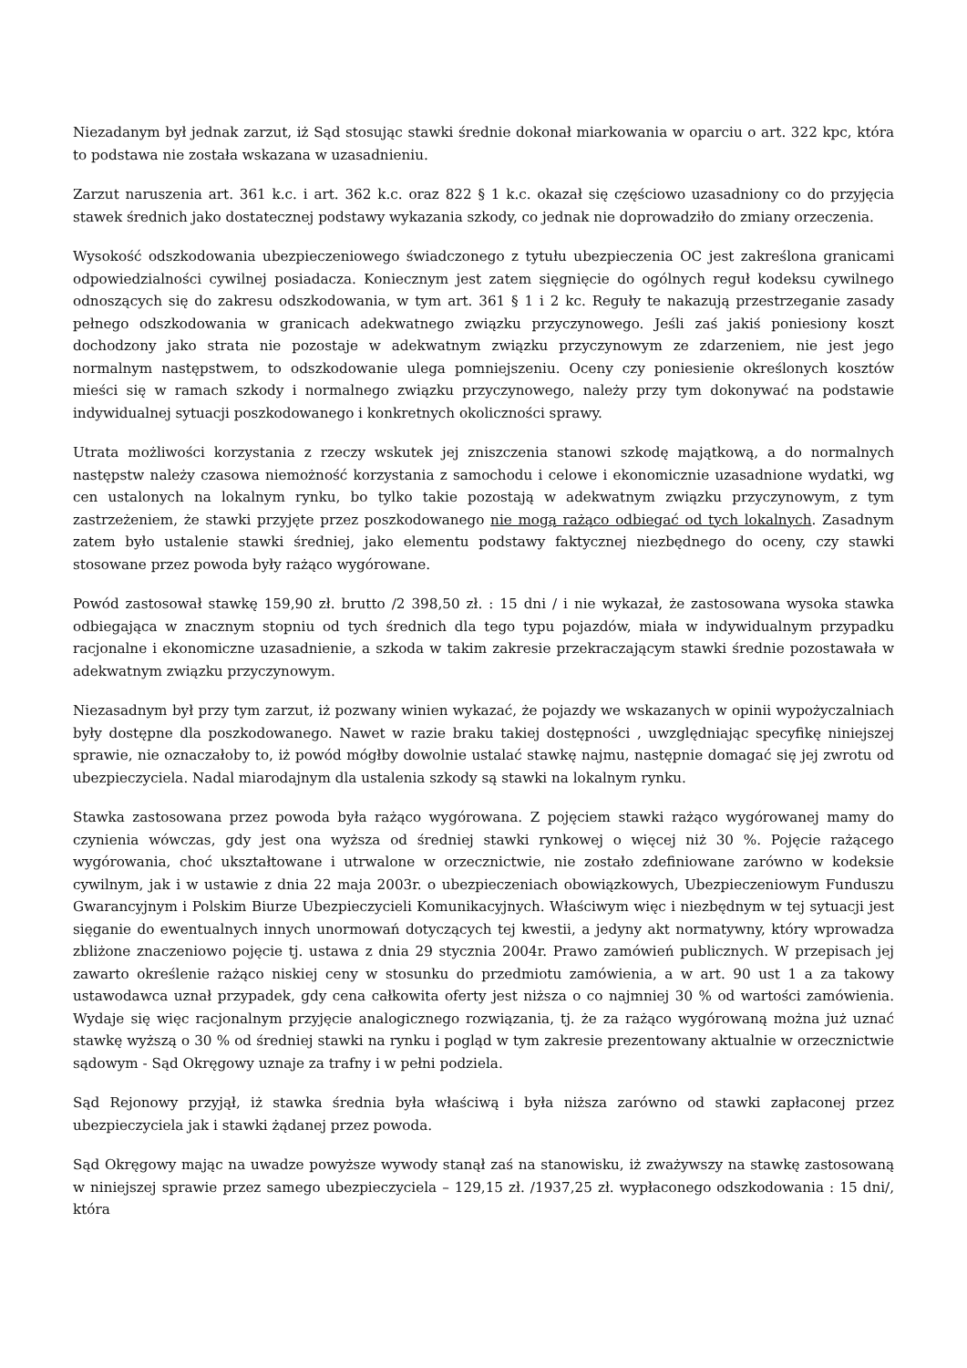Niezadanym był jednak zarzut, iż Sąd stosując stawki średnie dokonał miarkowania w oparciu o art. 322 kpc, która to podstawa nie została wskazana w uzasadnieniu.
Zarzut naruszenia art. 361 k.c. i art. 362 k.c. oraz 822 § 1 k.c. okazał się częściowo uzasadniony co do przyjęcia stawek średnich jako dostatecznej podstawy wykazania szkody, co jednak nie doprowadziło do zmiany orzeczenia.
Wysokość odszkodowania ubezpieczeniowego świadczonego z tytułu ubezpieczenia OC jest zakreślona granicami odpowiedzialności cywilnej posiadacza. Koniecznym jest zatem sięgnięcie do ogólnych reguł kodeksu cywilnego odnoszących się do zakresu odszkodowania, w tym art. 361 § 1 i 2 kc. Reguły te nakazują przestrzeganie zasady pełnego odszkodowania w granicach adekwatnego związku przyczynowego. Jeśli zaś jakiś poniesiony koszt dochodzony jako strata nie pozostaje w adekwatnym związku przyczynowym ze zdarzeniem, nie jest jego normalnym następstwem, to odszkodowanie ulega pomniejszeniu. Oceny czy poniesienie określonych kosztów mieści się w ramach szkody i normalnego związku przyczynowego, należy przy tym dokonywać na podstawie indywidualnej sytuacji poszkodowanego i konkretnych okoliczności sprawy.
Utrata możliwości korzystania z rzeczy wskutek jej zniszczenia stanowi szkodę majątkową, a do normalnych następstw należy czasowa niemożność korzystania z samochodu i celowe i ekonomicznie uzasadnione wydatki, wg cen ustalonych na lokalnym rynku, bo tylko takie pozostają w adekwatnym związku przyczynowym, z tym zastrzeżeniem, że stawki przyjęte przez poszkodowanego nie mogą rażąco odbiegać od tych lokalnych. Zasadnym zatem było ustalenie stawki średniej, jako elementu podstawy faktycznej niezbędnego do oceny, czy stawki stosowane przez powoda były rażąco wygórowane.
Powód zastosował stawkę 159,90 zł. brutto /2 398,50 zł. : 15 dni / i nie wykazał, że zastosowana wysoka stawka odbiegająca w znacznym stopniu od tych średnich dla tego typu pojazdów, miała w indywidualnym przypadku racjonalne i ekonomiczne uzasadnienie, a szkoda w takim zakresie przekraczającym stawki średnie pozostawała w adekwatnym związku przyczynowym.
Niezasadnym był przy tym zarzut, iż pozwany winien wykazać, że pojazdy we wskazanych w opinii wypożyczalniach były dostępne dla poszkodowanego. Nawet w razie braku takiej dostępności , uwzględniając specyfikę niniejszej sprawie, nie oznaczałoby to, iż powód mógłby dowolnie ustalać stawkę najmu, następnie domagać się jej zwrotu od ubezpieczyciela. Nadal miarodajnym dla ustalenia szkody są stawki na lokalnym rynku.
Stawka zastosowana przez powoda była rażąco wygórowana. Z pojęciem stawki rażąco wygórowanej mamy do czynienia wówczas, gdy jest ona wyższa od średniej stawki rynkowej o więcej niż 30 %. Pojęcie rażącego wygórowania, choć ukształtowane i utrwalone w orzecznictwie, nie zostało zdefiniowane zarówno w kodeksie cywilnym, jak i w ustawie z dnia 22 maja 2003r. o ubezpieczeniach obowiązkowych, Ubezpieczeniowym Funduszu Gwarancyjnym i Polskim Biurze Ubezpieczycieli Komunikacyjnych. Właściwym więc i niezbędnym w tej sytuacji jest sięganie do ewentualnych innych unormowań dotyczących tej kwestii, a jedyny akt normatywny, który wprowadza zbliżone znaczeniowo pojęcie tj. ustawa z dnia 29 stycznia 2004r. Prawo zamówień publicznych. W przepisach jej zawarto określenie rażąco niskiej ceny w stosunku do przedmiotu zamówienia, a w art. 90 ust 1 a za takowy ustawodawca uznał przypadek, gdy cena całkowita oferty jest niższa o co najmniej 30 % od wartości zamówienia. Wydaje się więc racjonalnym przyjęcie analogicznego rozwiązania, tj. że za rażąco wygórowaną można już uznać stawkę wyższą o 30 % od średniej stawki na rynku i pogląd w tym zakresie prezentowany aktualnie w orzecznictwie sądowym - Sąd Okręgowy uznaje za trafny i w pełni podziela.
Sąd Rejonowy przyjął, iż stawka średnia była właściwą i była niższa zarówno od stawki zapłaconej przez ubezpieczyciela jak i stawki żądanej przez powoda.
Sąd Okręgowy mając na uwadze powyższe wywody stanął zaś na stanowisku, iż zważywszy na stawkę zastosowaną w niniejszej sprawie przez samego ubezpieczyciela – 129,15 zł. /1937,25 zł. wypłaconego odszkodowania : 15 dni/, która